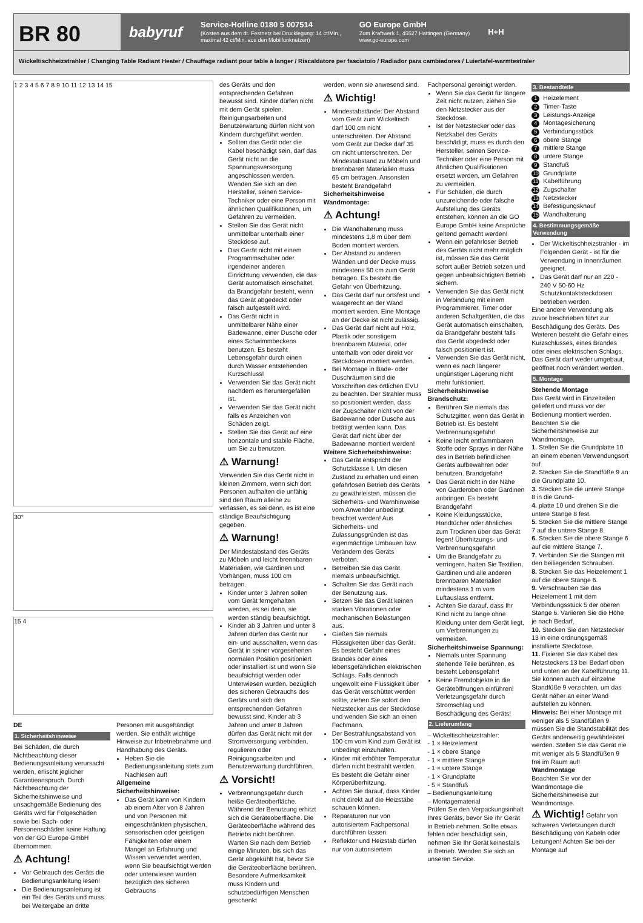BR 80
babyruf
Service-Hotline 0180 5 007514
(Kosten aus dem dt. Festnetz bei Drucklegung: 14 ct/Min.,
maximal 42 ct/Min. aus den Mobilfunknetzen)
GO Europe GmbH
Zum Kraftwerk 1, 45527 Hattingen (Germany)
www.go-europe.com
H+H
Wickeltischheizstrahler / Changing Table Radiant Heater / Chauffage radiant pour table à langer / Riscaldatore per fasciatoio / Radiador para cambiadores / Luiertafel-warmtestraler
1 2 3 4 5 6 7 8 9 10 11 12 13 14 15
30°
15 4
DE
1. Sicherheitshinweise
Bei Schäden, die durch Nichtbeachtung dieser Bedienungsanleitung verursacht werden, erlischt jeglicher Garantieanspruch. Durch Nichtbeachtung der Sicherheitshinweise und unsachgemäße Bedienung des Geräts wird für Folgeschäden sowie bei Sach- oder Personenschäden keine Haftung von der GO Europe GmbH übernommen.
⚠ Achtung!
Vor Gebrauch des Geräts die Bedienungsanleitung lesen!
Die Bedienungsanleitung ist ein Teil des Geräts und muss bei Weitergabe an dritte
Personen mit ausgehändigt werden. Sie enthält wichtige Hinweise zur Inbetriebnahme und Handhabung des Geräts.
Heben Sie die Bedienungsanleitung stets zum Nachlesen auf!
Allgemeine Sicherheitshinweise:
Das Gerät kann von Kindern ab einem Alter von 8 Jahren und von Personen mit eingeschränkten physischen, sensorischen oder geistigen Fähigkeiten oder einem Mangel an Erfahrung und Wissen verwendet werden, wenn Sie beaufsichtigt werden oder unterwiesen wurden bezüglich des sicheren Gebrauchs
des Geräts und den entsprechenden Gefahren bewusst sind. Kinder dürfen nicht mit dem Gerät spielen. Reinigungsarbeiten und Benutzerwartung dürfen nicht von Kindern durchgeführt werden.
Sollten das Gerät oder die Kabel beschädigt sein, darf das Gerät nicht an die Spannungsversorgung angeschlossen werden. Wenden Sie sich an den Hersteller, seinen Service-Techniker oder eine Person mit ähnlichen Qualifikationen, um Gefahren zu vermeiden.
Stellen Sie das Gerät nicht unmittelbar unterhalb einer Steckdose auf.
Das Gerät nicht mit einem Programmschalter oder irgendeiner anderen Einrichtung verwenden, die das Gerät automatisch einschaltet, da Brandgefahr besteht, wenn das Gerät abgedeckt oder falsch aufgestellt wird.
Das Gerät nicht in unmittelbarer Nähe einer Badewanne, einer Dusche oder eines Schwimmbeckens benutzen. Es besteht Lebensgefahr durch einen durch Wasser entstehenden Kurzschluss!
Verwenden Sie das Gerät nicht nachdem es heruntergefallen ist.
Verwenden Sie das Gerät nicht falls es Anzeichen von Schäden zeigt.
Stellen Sie das Gerät auf eine horizontale und stabile Fläche, um Sie zu benutzen.
⚠ Warnung!
Verwenden Sie das Gerät nicht in kleinen Zimmern, wenn sich dort Personen aufhalten die unfähig sind den Raum alleine zu verlassen, es sei denn, es ist eine ständige Beaufsichtigung gegeben.
⚠ Warnung!
Der Mindestabstand des Geräts zu Möbeln und leicht brennbaren Materialien, wie Gardinen und Vorhängen, muss 100 cm betragen.
Kinder unter 3 Jahren sollen vom Gerät ferngehalten werden, es sei denn, sie werden ständig beaufsichtigt.
Kinder ab 3 Jahren und unter 8 Jahren dürfen das Gerät nur ein- und ausschalten, wenn das Gerät in seiner vorgesehenen normalen Position positioniert oder installiert ist und wenn Sie beaufsichtigt werden oder Unterwiesen wurden, bezüglich des sicheren Gebrauchs des Geräts und sich den entsprechenden Gefahren bewusst sind. Kinder ab 3 Jahren und unter 8 Jahren dürfen das Gerät nicht mit der Stromversorgung verbinden, regulieren oder Reinigungsarbeiten und Benutzerwartung durchführen.
⚠ Vorsicht!
Verbrennungsgefahr durch heiße Geräteoberfläche. Während der Benutzung erhitzt sich die Geräteoberfläche. Die Geräteoberfläche während des Betriebs nicht berühren. Warten Sie nach dem Betrieb einige Minuten, bis sich das Gerät abgekühlt hat, bevor Sie die Geräteoberfläche berühren. Besondere Aufmerksamkeit muss Kindern und schutzbedürftigen Menschen geschenkt
werden, wenn sie anwesend sind.
⚠ Wichtig!
Mindestabstände: Der Abstand vom Gerät zum Wickeltisch darf 100 cm nicht unterschreiten. Der Abstand vom Gerät zur Decke darf 35 cm nicht unterschreiten. Der Mindestabstand zu Möbeln und brennbaren Materialien muss 65 cm betragen. Ansonsten besteht Brandgefahr!
Sicherheitshinweise Wandmontage:
⚠ Achtung!
Die Wandhalterung muss mindestens 1,8 m über dem Boden montiert werden.
Der Abstand zu anderen Wänden und der Decke muss mindestens 50 cm zum Gerät betragen. Es besteht die Gefahr von Überhitzung.
Das Gerät darf nur ortsfest und waagerecht an der Wand montiert werden. Eine Montage an der Decke ist nicht zulässig.
Das Gerät darf nicht auf Holz, Plastik oder sonstigem brennbarem Material, oder unterhalb von oder direkt vor Steckdosen montiert werden.
Bei Montage in Bade- oder Duschräumen sind die Vorschriften des örtlichen EVU zu beachten. Der Strahler muss so positioniert werden, dass der Zugschalter nicht von der Badewanne oder Dusche aus betätigt werden kann. Das Gerät darf nicht über der Badewanne montiert werden!
Weitere Sicherheitshinweise:
Das Gerät entspricht der Schutzklasse I. Um diesen Zustand zu erhalten und einen gefahrlosen Betrieb des Geräts zu gewährleisten, müssen die Sicherheits- und Warnhinweise vom Anwender unbedingt beachtet werden! Aus Sicherheits- und Zulassungsgründen ist das eigenmächtige Umbauen bzw. Verändern des Geräts verboten.
Betreiben Sie das Gerät niemals unbeaufsichtigt.
Schalten Sie das Gerät nach der Benutzung aus.
Setzen Sie das Gerät keinen starken Vibrationen oder mechanischen Belastungen aus.
Gießen Sie niemals Flüssigkeiten über das Gerät. Es besteht Gefahr eines Brandes oder eines lebensgefährlichen elektrischen Schlags. Falls dennoch ungewollt eine Flüssigkeit über das Gerät verschüttet werden sollte, ziehen Sie sofort den Netzstecker aus der Steckdose und wenden Sie sich an einen Fachmann.
Der Bestrahlungsabstand von 100 cm vom Kind zum Gerät ist unbedingt einzuhalten.
Kinder mit erhöhter Temperatur dürfen nicht bestrahlt werden. Es besteht die Gefahr einer Körperüberhitzung.
Achten Sie darauf, dass Kinder nicht direkt auf die Heizstäbe schauen können.
Reparaturen nur von autorisiertem Fachpersonal durchführen lassen.
Reflektor und Heizstab dürfen nur von autorisiertem
Fachpersonal gereinigt werden.
Wenn Sie das Gerät für längere Zeit nicht nutzen, ziehen Sie den Netzstecker aus der Steckdose.
Ist der Netzstecker oder das Netzkabel des Geräts beschädigt, muss es durch den Hersteller, seinen Service-Techniker oder eine Person mit ähnlichen Qualifikationen ersetzt werden, um Gefahren zu vermeiden.
Für Schäden, die durch unzureichende oder falsche Aufstellung des Geräts entstehen, können an die GO Europe GmbH keine Ansprüche geltend gemacht werden!
Wenn ein gefahrloser Betrieb des Geräts nicht mehr möglich ist, müssen Sie das Gerät sofort außer Betrieb setzen und gegen unbeabsichtigten Betrieb sichern.
Verwenden Sie das Gerät nicht in Verbindung mit einem Programmierer, Timer oder anderen Schaltgeräten, die das Gerät automatisch einschalten, da Brandgefahr besteht falls das Gerät abgedeckt oder falsch positioniert ist.
Verwenden Sie das Gerät nicht, wenn es nach längerer ungünstiger Lagerung nicht mehr funktioniert.
Sicherheitshinweise Brandschutz:
Berühren Sie niemals das Schutzgitter, wenn das Gerät in Betrieb ist. Es besteht Verbrennungsgefahr!
Keine leicht entflammbaren Stoffe oder Sprays in der Nähe des in Betrieb befindlichen Geräts aufbewahren oder benutzen. Brandgefahr!
Das Gerät nicht in der Nähe von Garderoben oder Gardinen anbringen. Es besteht Brandgefahr!
Keine Kleidungsstücke, Handtücher oder ähnliches zum Trocknen über das Gerät legen! Überhitzungs- und Verbrennungsgefahr!
Um die Brandgefahr zu verringern, halten Sie Textilien, Gardinen und alle anderen brennbaren Materialien mindestens 1 m vom Luftauslass entfernt.
Achten Sie darauf, dass Ihr Kind nicht zu lange ohne Kleidung unter dem Gerät liegt, um Verbrennungen zu vermeiden.
Sicherheitshinweise Spannung:
Niemals unter Spannung stehende Teile berühren, es besteht Lebensgefahr!
Keine Fremdobjekte in die Geräteöffnungen einführen! Verletzungsgefahr durch Stromschlag und Beschädigung des Geräts!
2. Lieferumfang
– Wickeltischheizstrahler:
- 1 × Heizelement
- 1 × obere Stange
- 1 × mittlere Stange
- 1 × untere Stange
- 1 × Grundplatte
- 5 × Standfuß
– Bedienungsanleitung
– Montagematerial
Prüfen Sie den Verpackungsinhalt Ihres Geräts, bevor Sie Ihr Gerät in Betrieb nehmen. Sollte etwas fehlen oder beschädigt sein, nehmen Sie Ihr Gerät keinesfalls in Betrieb. Wenden Sie sich an unseren Service.
3. Bestandteile
1 Heizelement
2 Timer-Taste
3 Leistungs-Anzeige
4 Montagesicherung
5 Verbindungsstück
6 obere Stange
7 mittlere Stange
8 untere Stange
9 Standfuß
10 Grundplatte
11 Kabelführung
12 Zugschalter
13 Netzstecker
14 Befestigungsknauf
15 Wandhalterung
4. Bestimmungsgemäße Verwendung
Der Wickeltischheizstrahler - im Folgenden Gerät - ist für die Verwendung in Innenräumen geeignet.
Das Gerät darf nur an 220 - 240 V 50-60 Hz Schutzkontaktsteckdosen betrieben werden.
Eine andere Verwendung als zuvor beschrieben führt zur Beschädigung des Geräts. Des Weiteren besteht die Gefahr eines Kurzschlusses, eines Brandes oder eines elektrischen Schlags. Das Gerät darf weder umgebaut, geöffnet noch verändert werden.
5. Montage
Stehende Montage
Das Gerät wird in Einzelteilen geliefert und muss vor der Bedienung montiert werden. Beachten Sie die Sicherheitshinweise zur Wandmontage,
1. Stellen Sie die Grundplatte 10 an einem ebenen Verwendungsort auf.
2. Stecken Sie die Standfüße 9 an die Grundplatte 10.
3. Stecken Sie die untere Stange 8 in die Grund-
4. platte 10 und drehen Sie die untere Stange 8 fest.
5. Stecken Sie die mittlere Stange 7 auf die untere Stange 8.
6. Stecken Sie die obere Stange 6 auf die mittlere Stange 7.
7. Verbinden Sie die Stangen mit den beiliegenden Schrauben.
8. Stecken Sie das Heizelement 1 auf die obere Stange 6.
9. Verschrauben Sie das Heizelement 1 mit dem Verbindungsstück 5 der oberen Stange 6. Variieren Sie die Höhe je nach Bedarf.
10. Stecken Sie den Netzstecker 13 in eine ordnungsgemäß installierte Steckdose.
11. Fixieren Sie das Kabel des Netzsteckers 13 bei Bedarf oben und unten an der Kabelführung 11.
Sie können auch auf einzelne Standfüße 9 verzichten, um das Gerät näher an einer Wand aufstellen zu können.
Hinweis: Bei einer Montage mit weniger als 5 Standfüßen 9 müssen Sie die Standstabilität des Geräts anderweitig gewährleistet werden. Stellen Sie das Gerät nie mit weniger als 5 Standfüßen 9 frei im Raum auf!
Wandmontage
Beachten Sie vor der Wandmontage die Sicherheitshinweise zur Wandmontage.
⚠ Wichtig! Gefahr von schweren Verletzungen durch Beschädigung von Kabeln oder Leitungen! Achten Sie bei der Montage auf